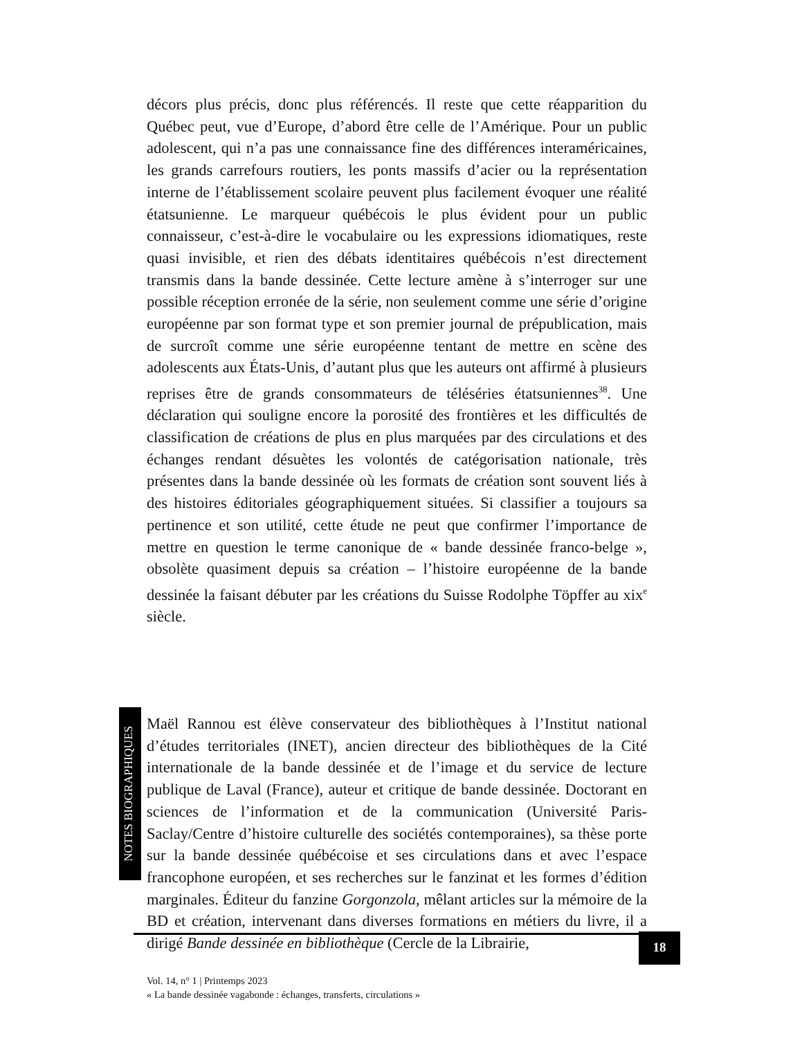décors plus précis, donc plus référencés. Il reste que cette réapparition du Québec peut, vue d’Europe, d’abord être celle de l’Amérique. Pour un public adolescent, qui n’a pas une connaissance fine des différences interaméricaines, les grands carrefours routiers, les ponts massifs d’acier ou la représentation interne de l’établissement scolaire peuvent plus facilement évoquer une réalité étatsunienne. Le marqueur québécois le plus évident pour un public connaisseur, c’est-à-dire le vocabulaire ou les expressions idiomatiques, reste quasi invisible, et rien des débats identitaires québécois n’est directement transmis dans la bande dessinée. Cette lecture amène à s’interroger sur une possible réception erronée de la série, non seulement comme une série d’origine européenne par son format type et son premier journal de prépublication, mais de surcroît comme une série européenne tentant de mettre en scène des adolescents aux États-Unis, d’autant plus que les auteurs ont affirmé à plusieurs reprises être de grands consommateurs de téléséries étatsuniennes<sup>38</sup>. Une déclaration qui souligne encore la porosité des frontières et les difficultés de classification de créations de plus en plus marquées par des circulations et des échanges rendant désuètes les volontés de catégorisation nationale, très présentes dans la bande dessinée où les formats de création sont souvent liés à des histoires éditoriales géographiquement situées. Si classifier a toujours sa pertinence et son utilité, cette étude ne peut que confirmer l’importance de mettre en question le terme canonique de « bande dessinée franco-belge », obsolète quasiment depuis sa création – l’histoire européenne de la bande dessinée la faisant débuter par les créations du Suisse Rodolphe Töpffer au xix<sup>e</sup> siècle.
NOTES BIOGRAPHIQUES
Maël Rannou est élève conservateur des bibliothèques à l’Institut national d’études territoriales (INET), ancien directeur des bibliothèques de la Cité internationale de la bande dessinée et de l’image et du service de lecture publique de Laval (France), auteur et critique de bande dessinée. Doctorant en sciences de l’information et de la communication (Université Paris-Saclay/Centre d’histoire culturelle des sociétés contemporaines), sa thèse porte sur la bande dessinée québécoise et ses circulations dans et avec l’espace francophone européen, et ses recherches sur le fanzinat et les formes d’édition marginales. Éditeur du fanzine Gorgonzola, mêlant articles sur la mémoire de la BD et création, intervenant dans diverses formations en métiers du livre, il a dirigé Bande dessinée en bibliothèque (Cercle de la Librairie,
18
Vol. 14, n° 1 | Printemps 2023
« La bande dessinée vagabonde : échanges, transferts, circulations »